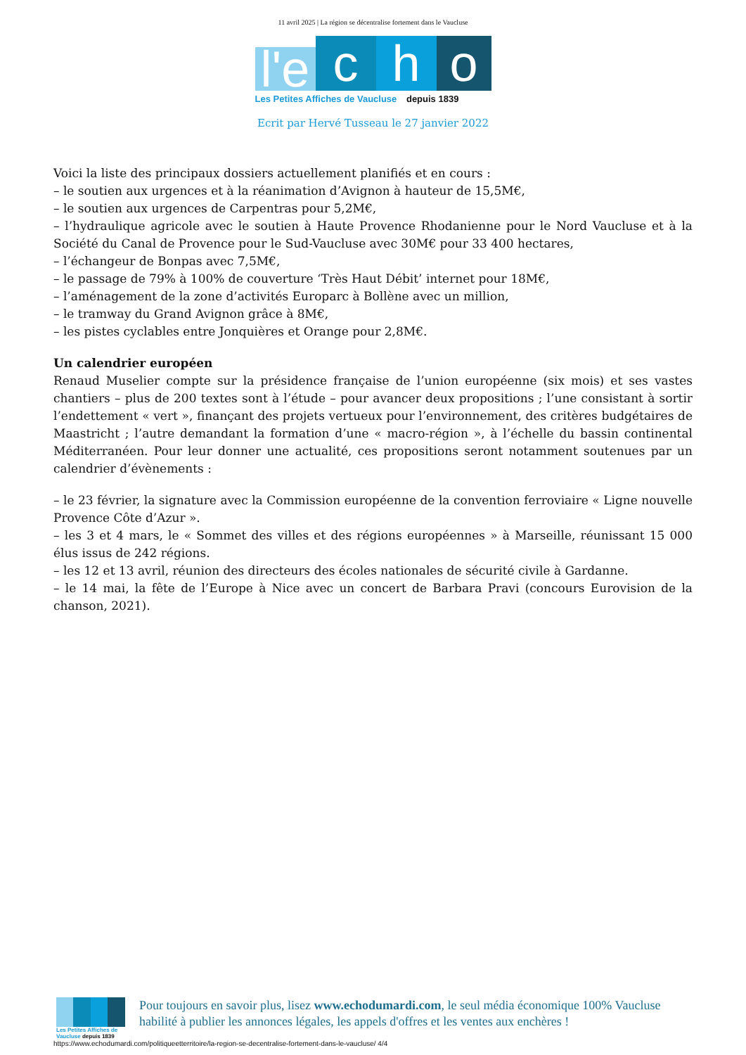11 avril 2025 | La région se décentralise fortement dans le Vaucluse
l'e
c
h
o
Les Petites Affiches de Vaucluse depuis 1839
Ecrit par Hervé Tusseau le 27 janvier 2022
Voici la liste des principaux dossiers actuellement planifiés et en cours :
– le soutien aux urgences et à la réanimation d’Avignon à hauteur de 15,5M€,
– le soutien aux urgences de Carpentras pour 5,2M€,
– l’hydraulique agricole avec le soutien à Haute Provence Rhodanienne pour le Nord Vaucluse et à la Société du Canal de Provence pour le Sud-Vaucluse avec 30M€ pour 33 400 hectares,
– l’échangeur de Bonpas avec 7,5M€,
– le passage de 79% à 100% de couverture ‘Très Haut Débit’ internet pour 18M€,
– l’aménagement de la zone d’activités Europarc à Bollène avec un million,
– le tramway du Grand Avignon grâce à 8M€,
– les pistes cyclables entre Jonquières et Orange pour 2,8M€.
Un calendrier européen
Renaud Muselier compte sur la présidence française de l’union européenne (six mois) et ses vastes chantiers – plus de 200 textes sont à l’étude – pour avancer deux propositions ; l’une consistant à sortir l’endettement « vert », finançant des projets vertueux pour l’environnement, des critères budgétaires de Maastricht ; l’autre demandant la formation d’une « macro-région », à l’échelle du bassin continental Méditerranéen. Pour leur donner une actualité, ces propositions seront notamment soutenues par un calendrier d’évènements :
– le 23 février, la signature avec la Commission européenne de la convention ferroviaire « Ligne nouvelle Provence Côte d’Azur ».
– les 3 et 4 mars, le « Sommet des villes et des régions européennes » à Marseille, réunissant 15 000 élus issus de 242 régions.
– les 12 et 13 avril, réunion des directeurs des écoles nationales de sécurité civile à Gardanne.
– le 14 mai, la fête de l’Europe à Nice avec un concert de Barbara Pravi (concours Eurovision de la chanson, 2021).
Les Petites Affiches de Vaucluse depuis 1839
Pour toujours en savoir plus, lisez www.echodumardi.com, le seul média économique 100% Vaucluse habilité à publier les annonces légales, les appels d'offres et les ventes aux enchères !
https://www.echodumardi.com/politiqueetterritoire/la-region-se-decentralise-fortement-dans-le-vaucluse/ 4/4